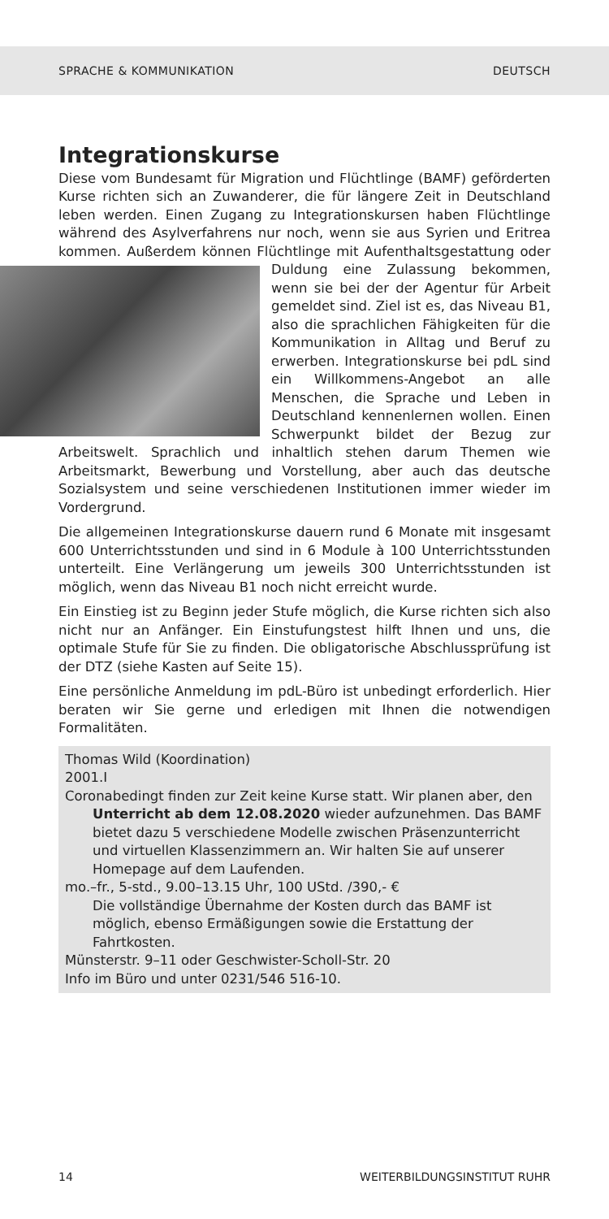SPRACHE & KOMMUNIKATION DEUTSCH
Integrationskurse
Diese vom Bundesamt für Migration und Flüchtlinge (BAMF) geförderten Kurse richten sich an Zuwanderer, die für längere Zeit in Deutschland leben werden. Einen Zugang zu Integrationskursen haben Flüchtlinge während des Asylverfahrens nur noch, wenn sie aus Syrien und Eritrea kommen. Außerdem können Flüchtlinge mit Aufenthaltsgestattung oder Duldung eine Zulassung bekommen, wenn sie bei der der Agentur für Arbeit gemeldet sind. Ziel ist es, das Niveau B1, also die sprachlichen Fähigkeiten für die Kommunikation in Alltag und Beruf zu erwerben. Integrationskurse bei pdL sind ein Willkommens-Angebot an alle Menschen, die Sprache und Leben in Deutschland kennenlernen wollen. Einen Schwerpunkt bildet der Bezug zur Arbeitswelt. Sprachlich und inhaltlich stehen darum Themen wie Arbeitsmarkt, Bewerbung und Vorstellung, aber auch das deutsche Sozialsystem und seine verschiedenen Institutionen immer wieder im Vordergrund.
Die allgemeinen Integrationskurse dauern rund 6 Monate mit insgesamt 600 Unterrichtsstunden und sind in 6 Module à 100 Unterrichtsstunden unterteilt. Eine Verlängerung um jeweils 300 Unterrichtsstunden ist möglich, wenn das Niveau B1 noch nicht erreicht wurde.
Ein Einstieg ist zu Beginn jeder Stufe möglich, die Kurse richten sich also nicht nur an Anfänger. Ein Einstufungstest hilft Ihnen und uns, die optimale Stufe für Sie zu finden. Die obligatorische Abschlussprüfung ist der DTZ (siehe Kasten auf Seite 15).
Eine persönliche Anmeldung im pdL-Büro ist unbedingt erforderlich. Hier beraten wir Sie gerne und erledigen mit Ihnen die notwendigen Formalitäten.
Thomas Wild (Koordination)
2001.I
Coronabedingt finden zur Zeit keine Kurse statt. Wir planen aber, den Unterricht ab dem 12.08.2020 wieder aufzunehmen. Das BAMF bietet dazu 5 verschiedene Modelle zwischen Präsenzunterricht und virtuellen Klassenzimmern an. Wir halten Sie auf unserer Homepage auf dem Laufenden.
mo.–fr., 5-std., 9.00–13.15 Uhr, 100 UStd. /390,- €
Die vollständige Übernahme der Kosten durch das BAMF ist möglich, ebenso Ermäßigungen sowie die Erstattung der Fahrtkosten.
Münsterstr. 9–11 oder Geschwister-Scholl-Str. 20
Info im Büro und unter 0231/546 516-10.
14 WEITERBILDUNGSINSTITUT RUHR